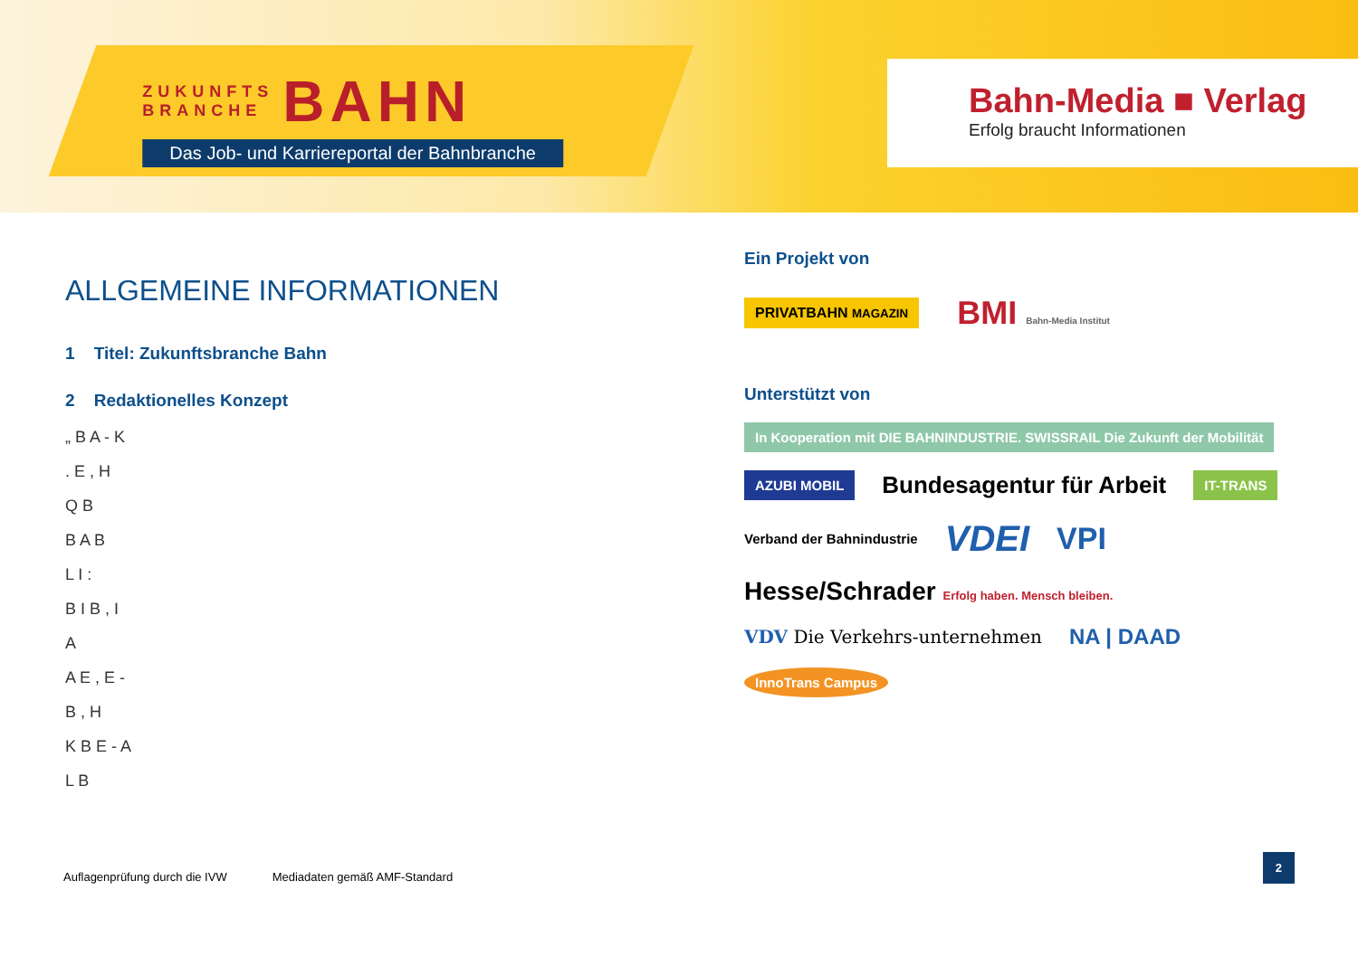ZUKUNFTS
BRANCHE BAHN
Das Job- und Karriereportal der Bahnbranche
Bahn-Media ■ Verlag
Erfolg braucht Informationen
ALLGEMEINE INFORMATIONEN
1 Titel: Zukunftsbranche Bahn
2 Redaktionelles Konzept
„ B A - K
. E , H
Q B
B A B
L I :
B I B , I
A
A E , E -
B , H
K B E - A
L B
Ein Projekt von
PRIVATBAHN MAGAZIN BMI Bahn-Media Institut
Unterstützt von
In Kooperation mit DIE BAHNINDUSTRIE. SWISSRAIL Die Zukunft der Mobilität AZUBI MOBIL Bundesagentur für Arbeit IT-TRANS Verband der Bahnindustrie VDEI VPI Hesse/Schrader Erfolg haben. Mensch bleiben. VDV Die Verkehrs-unternehmen NA | DAAD InnoTrans Campus
Auflagenprüfung durch die IVW Mediadaten gemäß AMF-Standard 2